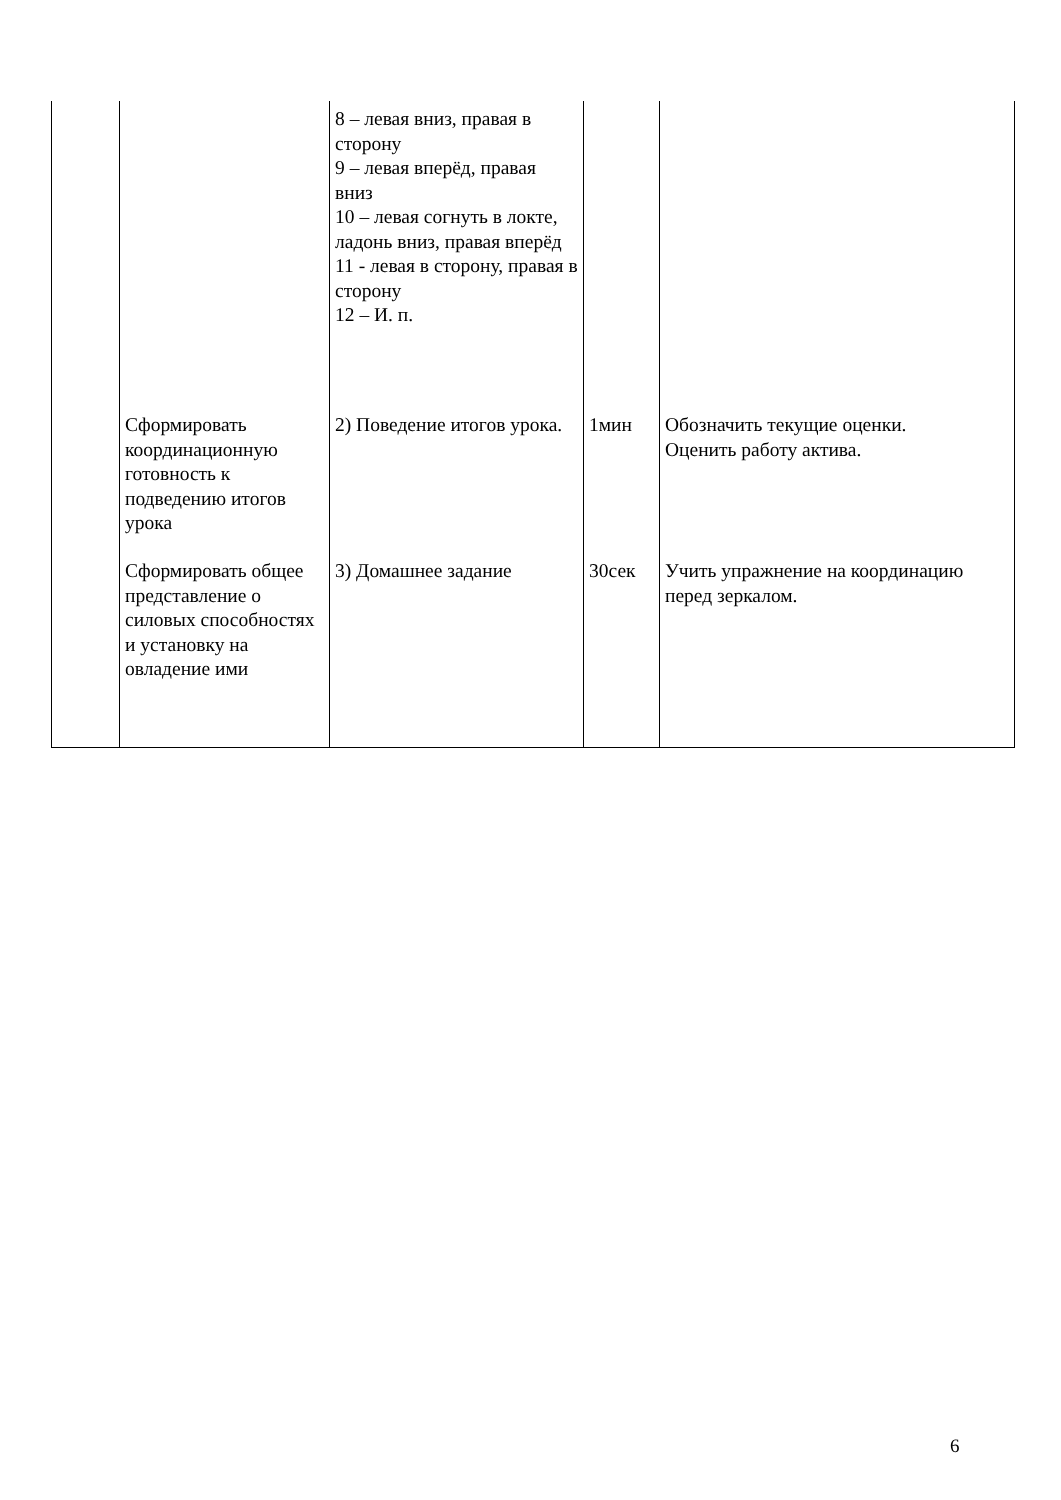| | | 8 – левая вниз, правая в сторону 9 – левая вперёд, правая вниз 10 – левая согнуть в локте, ладонь вниз, правая вперёд 11 - левая в сторону, правая в сторону 12 – И. п. | | |
| | Сформировать координационную готовность к подведению итогов урока | 2) Поведение итогов урока. | 1мин | Обозначить текущие оценки. Оценить работу актива. |
| | Сформировать общее представление о силовых способностях и установку на овладение ими | 3) Домашнее задание | 30сек | Учить упражнение на координацию перед зеркалом. |
6